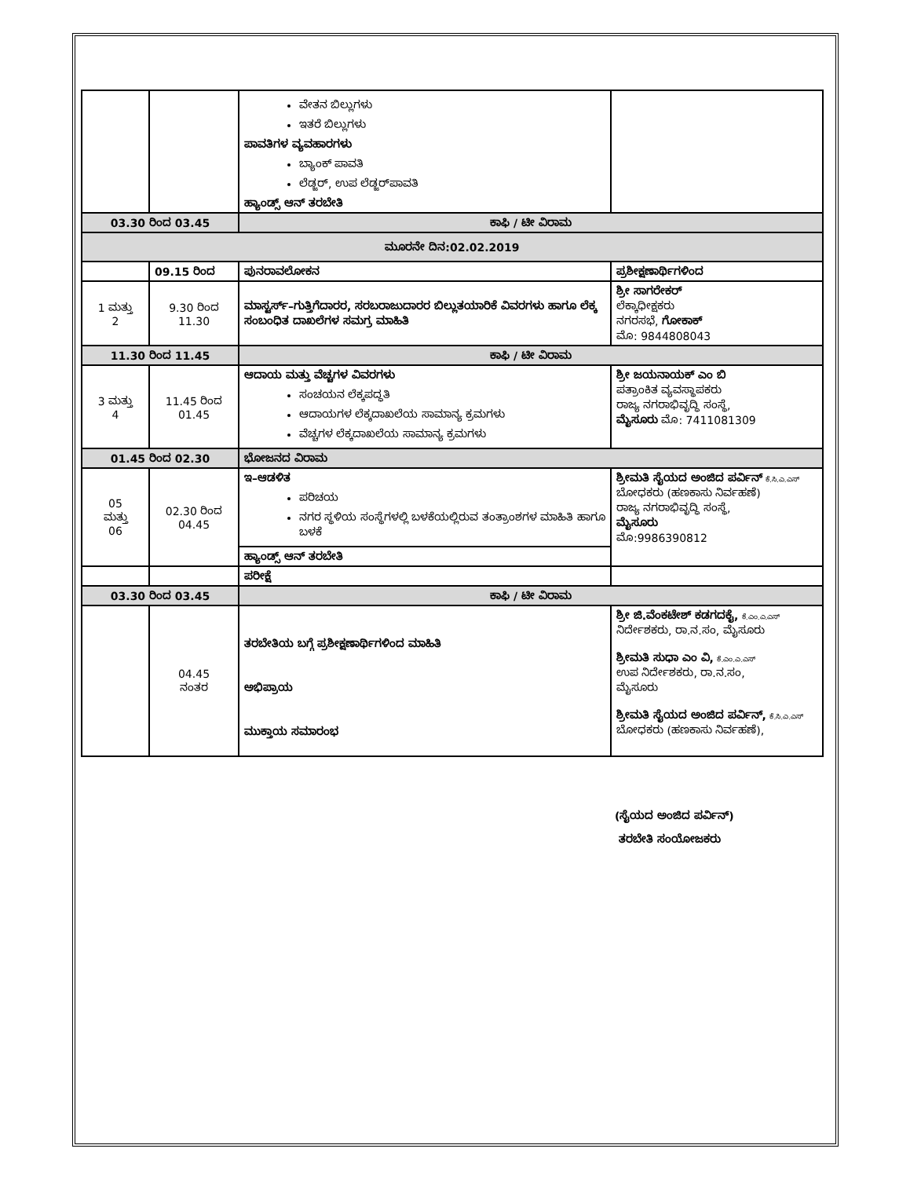| | | ವೇತನ ಬಿಲ್ಲುಗಳು ಇತರೆ ಬಿಲ್ಲುಗಳು ಪಾವತಿಗಳ ವ್ಯವಹಾರಗಳು ಬ್ಯಾಂಕ್ ಪಾವತಿ ಲೆಡ್ಜರ್, ಉಪ ಲೆಡ್ಜರ್‌ಪಾವತಿ ಹ್ಯಾಂಡ್ಸ್ ಆನ್ ತರಬೇತಿ | |
| 03.30 ರಿಂದ 03.45 | | ಕಾಫಿ / ಟೀ ವಿರಾಮ | |
| ಮೂರನೇ ದಿನ:02.02.2019 | | | |
| | 09.15 ರಿಂದ | ಪುನರಾವಲೋಕನ | ಪ್ರಶೀಕ್ಷಣಾರ್ಥಿಗಳಿಂದ |
| 1 ಮತ್ತು 2 | 9.30 ರಿಂದ 11.30 | ಮಾಸ್ಟರ್ಸ್–ಗುತ್ತಿಗೆದಾರರ, ಸರಬರಾಜುದಾರರ ಬಿಲ್ಲುತಯಾರಿಕೆ ವಿವರಗಳು ಹಾಗೂ ಲೆಕ್ಕ ಸಂಬಂಧಿತ ದಾಖಲೆಗಳ ಸಮಗ್ರ ಮಾಹಿತಿ | ಶ್ರೀ ಸಾಗರೇಕರ್ ಲೆಕ್ಕಾಧೀಕ್ಷಕರು ನಗರಸಭೆ, ಗೋಕಾಕ್ ಮೊ: 9844808043 |
| 11.30 ರಿಂದ 11.45 | | ಕಾಫಿ / ಟೀ ವಿರಾಮ | |
| 3 ಮತ್ತು 4 | 11.45 ರಿಂದ 01.45 | ಆದಾಯ ಮತ್ತು ವೆಚ್ಚಗಳ ವಿವರಗಳು ಸಂಚಯನ ಲೆಕ್ಕಪದ್ಧತಿ ಆದಾಯಗಳ ಲೆಕ್ಕದಾಖಲೆಯ ಸಾಮಾನ್ಯ ಕ್ರಮಗಳು ವೆಚ್ಚಗಳ ಲೆಕ್ಕದಾಖಲೆಯ ಸಾಮಾನ್ಯ ಕ್ರಮಗಳು | ಶ್ರೀ ಜಯನಾಯಕ್ ಎಂ ಬಿ ಪತ್ರಾಂಕಿತ ವ್ಯವಸ್ಥಾಪಕರು ರಾಜ್ಯ ನಗರಾಭಿವೃದ್ಧಿ ಸಂಸ್ಥೆ, ಮೈಸೂರು ಮೊ: 7411081309 |
| 01.45 ರಿಂದ 02.30 | | ಭೋಜನದ ವಿರಾಮ | |
| 05 ಮತ್ತು 06 | 02.30 ರಿಂದ 04.45 | ಇ–ಆಡಳಿತ ಪರಿಚಯ ನಗರ ಸ್ಥಳಿಯ ಸಂಸ್ಥೆಗಳಲ್ಲಿ ಬಳಕೆಯಲ್ಲಿರುವ ತಂತ್ರಾಂಶಗಳ ಮಾಹಿತಿ ಹಾಗೂ ಬಳಕೆ | ಶ್ರೀಮತಿ ಸೈಯದ ಅಂಜಿದ ಪರ್ವಿನ್ ಕೆ.ಸಿ.ಎ.ಎಸ್ ಬೋಧಕರು (ಹಣಕಾಸು ನಿರ್ವಹಣೆ) ರಾಜ್ಯ ನಗರಾಭಿವೃದ್ಧಿ ಸಂಸ್ಥೆ, ಮೈಸೂರು ಮೊ:9986390812 |
| | | ಹ್ಯಾಂಡ್ಸ್ ಆನ್ ತರಬೇತಿ | |
| | | ಪರೀಕ್ಷೆ | |
| 03.30 ರಿಂದ 03.45 | | ಕಾಫಿ / ಟೀ ವಿರಾಮ | |
| | 04.45 ನಂತರ | ತರಬೇತಿಯ ಬಗ್ಗೆ ಪ್ರಶೀಕ್ಷಣಾರ್ಥಿಗಳಿಂದ ಮಾಹಿತಿ ಅಭಿಪ್ರಾಯ ಮುಕ್ತಾಯ ಸಮಾರಂಭ | ಶ್ರೀ ಜಿ.ವೆಂಕಟೇಶ್ ಕಡಗದಕೈ, ಕೆ.ಎಂ.ಎ.ಎಸ್ ನಿರ್ದೇಶಕರು, ರಾ.ನ.ಸಂ, ಮೈಸೂರು ಶ್ರೀಮತಿ ಸುಧಾ ಎಂ ವಿ, ಕೆ.ಎಂ.ಎ.ಎಸ್ ಉಪ ನಿರ್ದೇಶಕರು, ರಾ.ನ.ಸಂ, ಮೈಸೂರು ಶ್ರೀಮತಿ ಸೈಯದ ಅಂಜಿದ ಪರ್ವಿನ್, ಕೆ.ಸಿ.ಎ.ಎಸ್ ಬೋಧಕರು (ಹಣಕಾಸು ನಿರ್ವಹಣೆ), |
(ಸೈಯದ ಅಂಜಿದ ಪರ್ವಿನ್)
ತರಬೇತಿ ಸಂಯೋಜಕರು